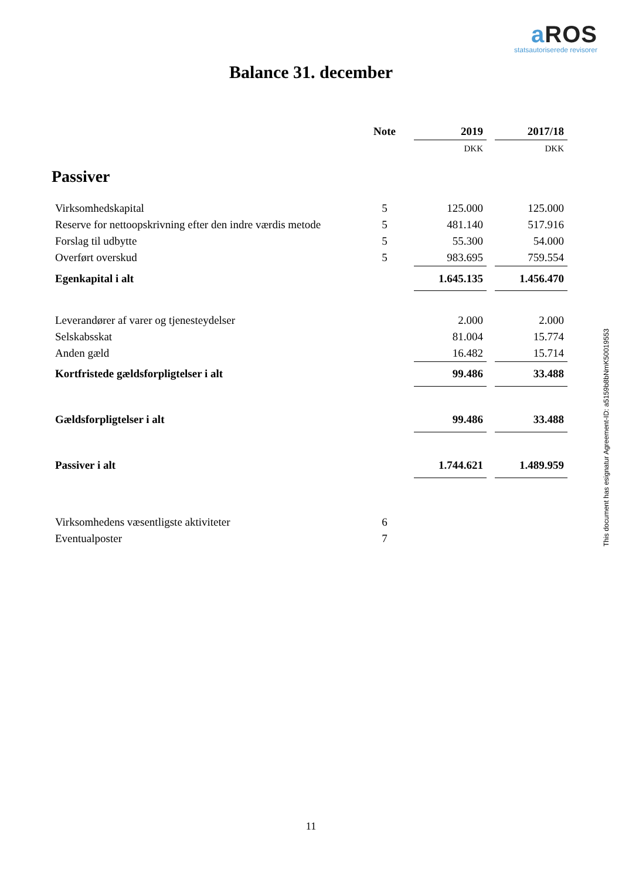a ROS
statsautoriserede revisorer
Balance 31. december
| | Note | | 2019 | | 2017/18 |
| | | | DKK | | DKK |
| Passiver | | | | | |
| Virksomhedskapital | 5 | | 125.000 | | 125.000 |
| Reserve for nettoopskrivning efter den indre værdis metode | 5 | | 481.140 | | 517.916 |
| Forslag til udbytte | 5 | | 55.300 | | 54.000 |
| Overført overskud | 5 | | 983.695 | | 759.554 |
| Egenkapital i alt | | | 1.645.135 | | 1.456.470 |
| Leverandører af varer og tjenesteydelser | | | 2.000 | | 2.000 |
| Selskabsskat | | | 81.004 | | 15.774 |
| Anden gæld | | | 16.482 | | 15.714 |
| Kortfristede gældsforpligtelser i alt | | | 99.486 | | 33.488 |
| Gældsforpligtelser i alt | | | 99.486 | | 33.488 |
| Passiver i alt | | | 1.744.621 | | 1.489.959 |
| Virksomhedens væsentligste aktiviteter | 6 | | | | |
| Eventualposter | 7 | | | | |
This document has esignatur Agreement-ID: a5159b8bNmK50019553
11